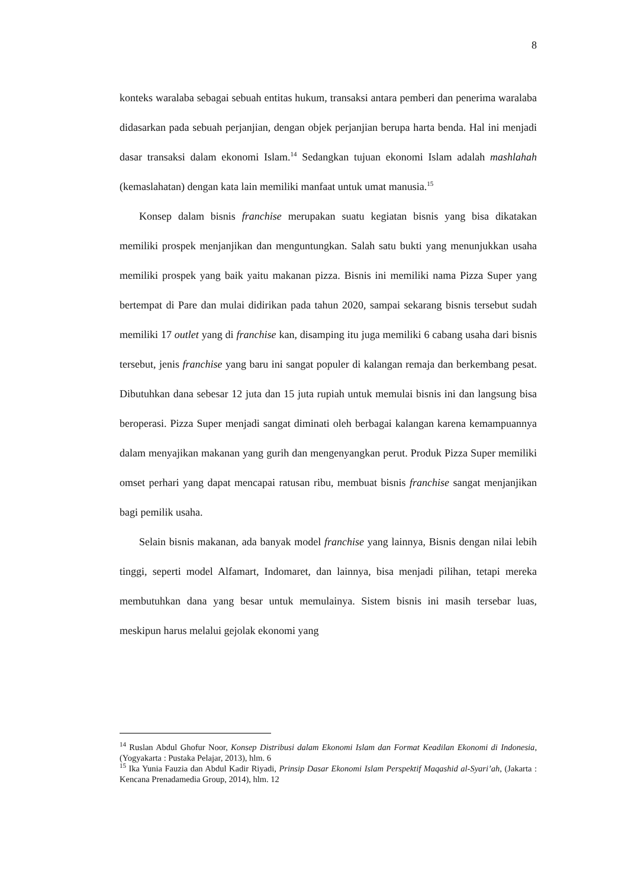8
konteks waralaba sebagai sebuah entitas hukum, transaksi antara pemberi dan penerima waralaba didasarkan pada sebuah perjanjian, dengan objek perjanjian berupa harta benda. Hal ini menjadi dasar transaksi dalam ekonomi Islam.<sup>14</sup> Sedangkan tujuan ekonomi Islam adalah mashlahah (kemaslahatan) dengan kata lain memiliki manfaat untuk umat manusia.<sup>15</sup>
Konsep dalam bisnis franchise merupakan suatu kegiatan bisnis yang bisa dikatakan memiliki prospek menjanjikan dan menguntungkan. Salah satu bukti yang menunjukkan usaha memiliki prospek yang baik yaitu makanan pizza. Bisnis ini memiliki nama Pizza Super yang bertempat di Pare dan mulai didirikan pada tahun 2020, sampai sekarang bisnis tersebut sudah memiliki 17 outlet yang di franchise kan, disamping itu juga memiliki 6 cabang usaha dari bisnis tersebut, jenis franchise yang baru ini sangat populer di kalangan remaja dan berkembang pesat. Dibutuhkan dana sebesar 12 juta dan 15 juta rupiah untuk memulai bisnis ini dan langsung bisa beroperasi. Pizza Super menjadi sangat diminati oleh berbagai kalangan karena kemampuannya dalam menyajikan makanan yang gurih dan mengenyangkan perut. Produk Pizza Super memiliki omset perhari yang dapat mencapai ratusan ribu, membuat bisnis franchise sangat menjanjikan bagi pemilik usaha.
Selain bisnis makanan, ada banyak model franchise yang lainnya, Bisnis dengan nilai lebih tinggi, seperti model Alfamart, Indomaret, dan lainnya, bisa menjadi pilihan, tetapi mereka membutuhkan dana yang besar untuk memulainya. Sistem bisnis ini masih tersebar luas, meskipun harus melalui gejolak ekonomi yang
<sup>14</sup> Ruslan Abdul Ghofur Noor, Konsep Distribusi dalam Ekonomi Islam dan Format Keadilan Ekonomi di Indonesia, (Yogyakarta : Pustaka Pelajar, 2013), hlm. 6
<sup>15</sup> Ika Yunia Fauzia dan Abdul Kadir Riyadi, Prinsip Dasar Ekonomi Islam Perspektif Maqashid al-Syari’ah, (Jakarta : Kencana Prenadamedia Group, 2014), hlm. 12